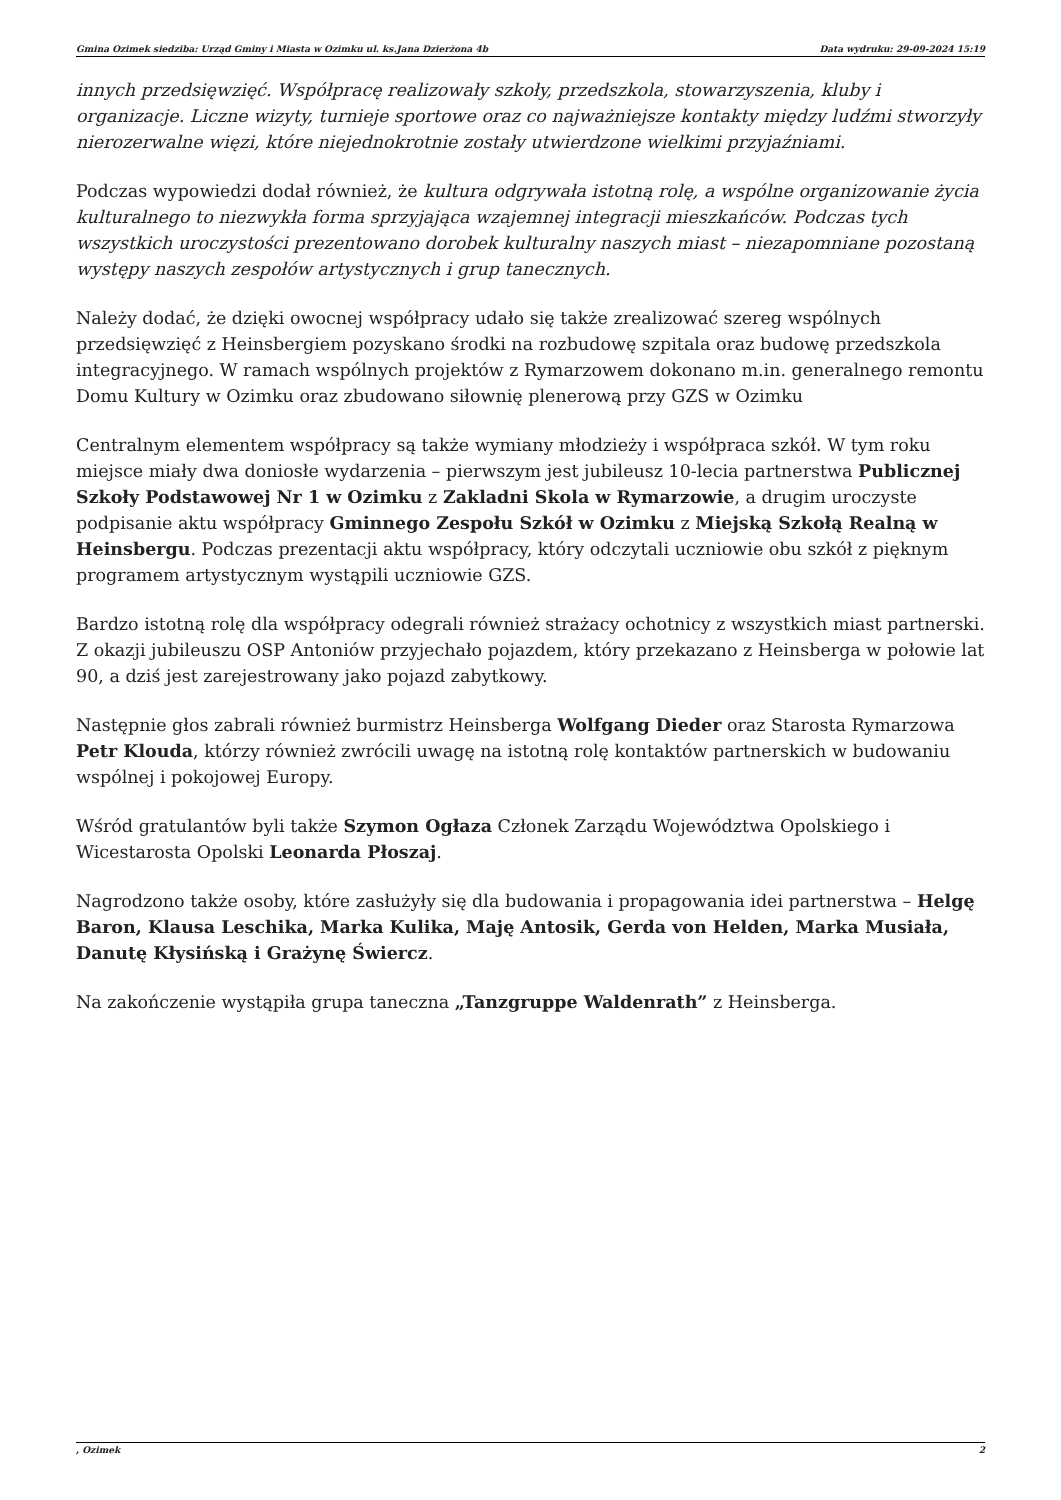Gmina Ozimek siedziba: Urząd Gminy i Miasta w Ozimku ul. ks.Jana Dzierżona 4b Data wydruku: 29-09-2024 15:19
innych przedsięwzięć. Współpracę realizowały szkoły, przedszkola, stowarzyszenia, kluby i organizacje. Liczne wizyty, turnieje sportowe oraz co najważniejsze kontakty między ludźmi stworzyły nierozerwalne więzi, które niejednokrotnie zostały utwierdzone wielkimi przyjaźniami.
Podczas wypowiedzi dodał również, że kultura odgrywała istotną rolę, a wspólne organizowanie życia kulturalnego to niezwykła forma sprzyjająca wzajemnej integracji mieszkańców. Podczas tych wszystkich uroczystości prezentowano dorobek kulturalny naszych miast – niezapomniane pozostaną występy naszych zespołów artystycznych i grup tanecznych.
Należy dodać, że dzięki owocnej współpracy udało się także zrealizować szereg wspólnych przedsięwzięć z Heinsbergiem pozyskano środki na rozbudowę szpitala oraz budowę przedszkola integracyjnego. W ramach wspólnych projektów z Rymarzowem dokonano m.in. generalnego remontu Domu Kultury w Ozimku oraz zbudowano siłownię plenerową przy GZS w Ozimku
Centralnym elementem współpracy są także wymiany młodzieży i współpraca szkół. W tym roku miejsce miały dwa doniosłe wydarzenia – pierwszym jest jubileusz 10-lecia partnerstwa Publicznej Szkoły Podstawowej Nr 1 w Ozimku z Zakladni Skola w Rymarzowie, a drugim uroczyste podpisanie aktu współpracy Gminnego Zespołu Szkół w Ozimku z Miejską Szkołą Realną w Heinsbergu. Podczas prezentacji aktu współpracy, który odczytali uczniowie obu szkół z pięknym programem artystycznym wystąpili uczniowie GZS.
Bardzo istotną rolę dla współpracy odegrali również strażacy ochotnicy z wszystkich miast partnerski. Z okazji jubileuszu OSP Antoniów przyjechało pojazdem, który przekazano z Heinsberga w połowie lat 90, a dziś jest zarejestrowany jako pojazd zabytkowy.
Następnie głos zabrali również burmistrz Heinsberga Wolfgang Dieder oraz Starosta Rymarzowa Petr Klouda, którzy również zwrócili uwagę na istotną rolę kontaktów partnerskich w budowaniu wspólnej i pokojowej Europy.
Wśród gratulantów byli także Szymon Ogłaza Członek Zarządu Województwa Opolskiego i Wicestarosta Opolski Leonarda Płoszaj.
Nagrodzono także osoby, które zasłużyły się dla budowania i propagowania idei partnerstwa – Helgę Baron, Klausa Leschika, Marka Kulika, Maję Antosik, Gerda von Helden, Marka Musiała, Danutę Kłysińską i Grażynę Świercz.
Na zakończenie wystąpiła grupa taneczna „Tanzgruppe Waldenrath” z Heinsberga.
, Ozimek 2